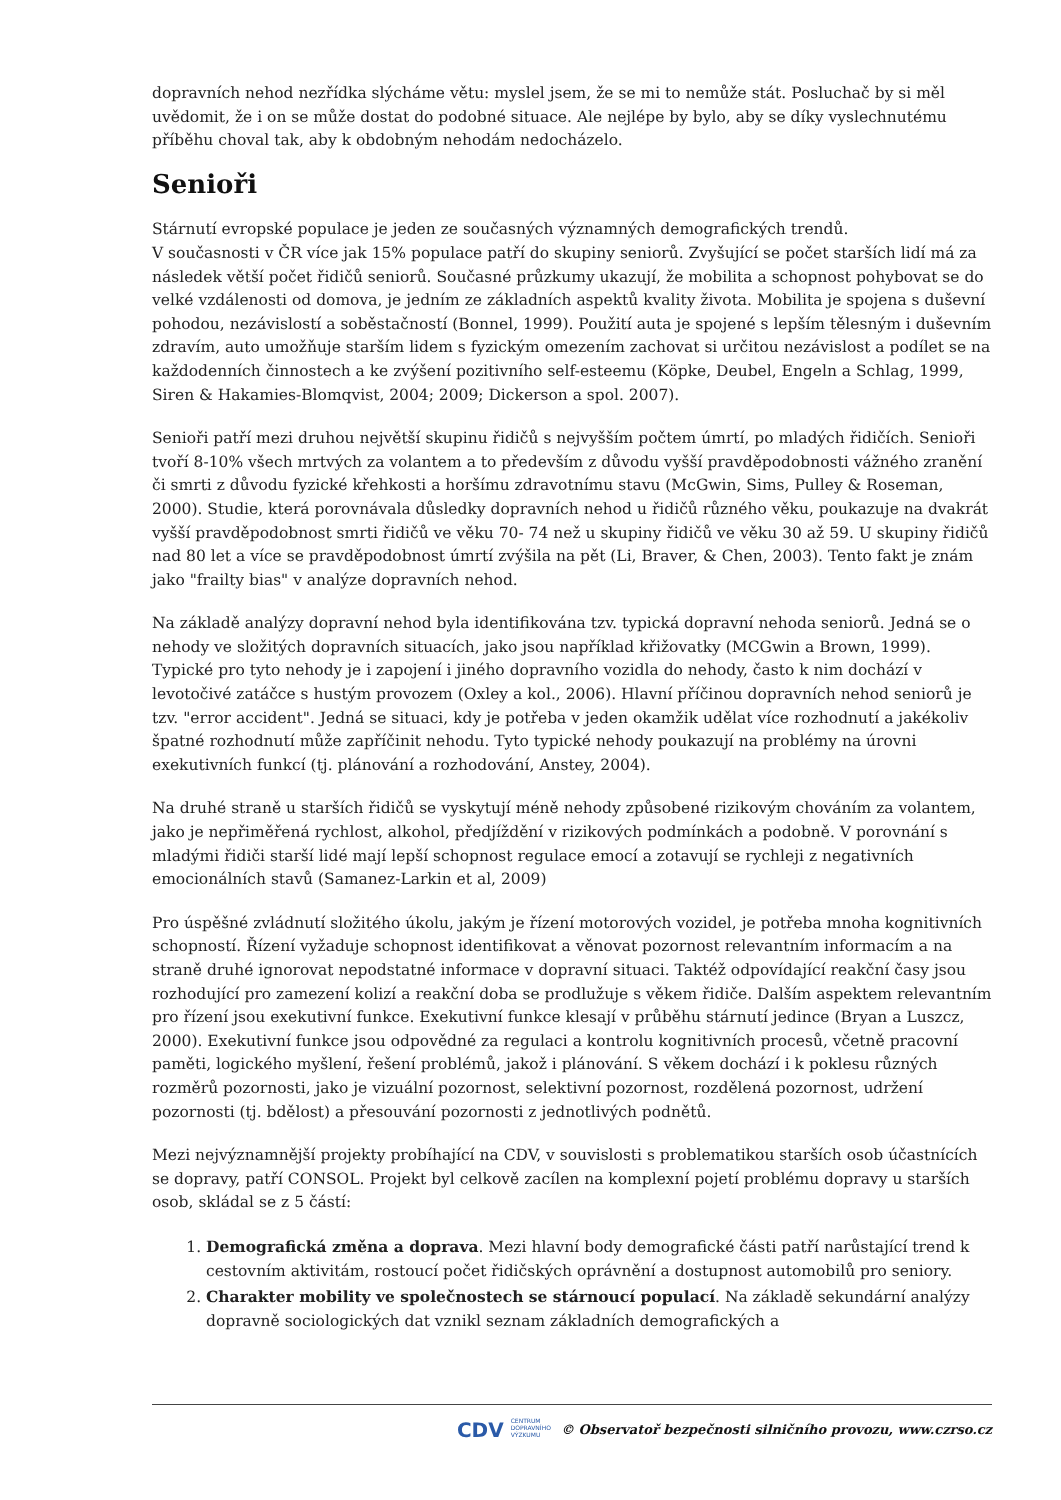dopravních nehod nezřídka slýcháme větu: myslel jsem, že se mi to nemůže stát. Posluchač by si měl uvědomit, že i on se může dostat do podobné situace. Ale nejlépe by bylo, aby se díky vyslechnutému příběhu choval tak, aby k obdobným nehodám nedocházelo.
Senioři
Stárnutí evropské populace je jeden ze současných významných demografických trendů.
V současnosti v ČR více jak 15% populace patří do skupiny seniorů. Zvyšující se počet starších lidí má za následek větší počet řidičů seniorů. Současné průzkumy ukazují, že mobilita a schopnost pohybovat se do velké vzdálenosti od domova, je jedním ze základních aspektů kvality života. Mobilita je spojena s duševní pohodou, nezávislostí a soběstačností (Bonnel, 1999). Použití auta je spojené s lepším tělesným i duševním zdravím, auto umožňuje starším lidem s fyzickým omezením zachovat si určitou nezávislost a podílet se na každodenních činnostech a ke zvýšení pozitivního self-esteemu (Köpke, Deubel, Engeln a Schlag, 1999, Siren & Hakamies-Blomqvist, 2004; 2009; Dickerson a spol. 2007).
Senioři patří mezi druhou největší skupinu řidičů s nejvyšším počtem úmrtí, po mladých řidičích. Senioři tvoří 8-10% všech mrtvých za volantem a to především z důvodu vyšší pravděpodobnosti vážného zranění či smrti z důvodu fyzické křehkosti a horšímu zdravotnímu stavu (McGwin, Sims, Pulley & Roseman, 2000). Studie, která porovnávala důsledky dopravních nehod u řidičů různého věku, poukazuje na dvakrát vyšší pravděpodobnost smrti řidičů ve věku 70- 74 než u skupiny řidičů ve věku 30 až 59. U skupiny řidičů nad 80 let a více se pravděpodobnost úmrtí zvýšila na pět (Li, Braver, & Chen, 2003). Tento fakt je znám jako "frailty bias" v analýze dopravních nehod.
Na základě analýzy dopravní nehod byla identifikována tzv. typická dopravní nehoda seniorů. Jedná se o nehody ve složitých dopravních situacích, jako jsou například křižovatky (MCGwin a Brown, 1999). Typické pro tyto nehody je i zapojení i jiného dopravního vozidla do nehody, často k nim dochází v levotočivé zatáčce s hustým provozem (Oxley a kol., 2006). Hlavní příčinou dopravních nehod seniorů je tzv. "error accident". Jedná se situaci, kdy je potřeba v jeden okamžik udělat více rozhodnutí a jakékoliv špatné rozhodnutí může zapříčinit nehodu. Tyto typické nehody poukazují na problémy na úrovni exekutivních funkcí (tj. plánování a rozhodování, Anstey, 2004).
Na druhé straně u starších řidičů se vyskytují méně nehody způsobené rizikovým chováním za volantem, jako je nepřiměřená rychlost, alkohol, předjíždění v rizikových podmínkách a podobně. V porovnání s mladými řidiči starší lidé mají lepší schopnost regulace emocí a zotavují se rychleji z negativních emocionálních stavů (Samanez-Larkin et al, 2009)
Pro úspěšné zvládnutí složitého úkolu, jakým je řízení motorových vozidel, je potřeba mnoha kognitivních schopností. Řízení vyžaduje schopnost identifikovat a věnovat pozornost relevantním informacím a na straně druhé ignorovat nepodstatné informace v dopravní situaci. Taktéž odpovídající reakční časy jsou rozhodující pro zamezení kolizí a reakční doba se prodlužuje s věkem řidiče. Dalším aspektem relevantním pro řízení jsou exekutivní funkce. Exekutivní funkce klesají v průběhu stárnutí jedince (Bryan a Luszcz, 2000). Exekutivní funkce jsou odpovědné za regulaci a kontrolu kognitivních procesů, včetně pracovní paměti, logického myšlení, řešení problémů, jakož i plánování. S věkem dochází i k poklesu různých rozměrů pozornosti, jako je vizuální pozornost, selektivní pozornost, rozdělená pozornost, udržení pozornosti (tj. bdělost) a přesouvání pozornosti z jednotlivých podnětů.
Mezi nejvýznamnější projekty probíhající na CDV, v souvislosti s problematikou starších osob účastnících se dopravy, patří CONSOL. Projekt byl celkově zacílen na komplexní pojetí problému dopravy u starších osob, skládal se z 5 částí:
1. Demografická změna a doprava. Mezi hlavní body demografické části patří narůstající trend k cestovním aktivitám, rostoucí počet řidičských oprávnění a dostupnost automobilů pro seniory.
2. Charakter mobility ve společnostech se stárnoucí populací. Na základě sekundární analýzy dopravně sociologických dat vznikl seznam základních demografických a
CDV CENTRUM
DOPRAVNÍHO
VÝZKUMU © Observatoř bezpečnosti silničního provozu, www.czrso.cz